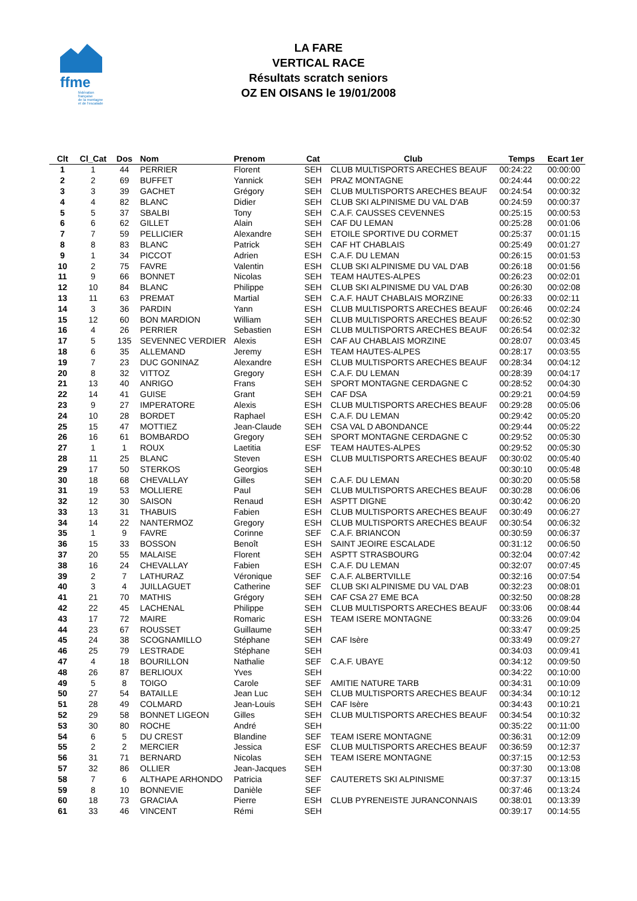ffme
fédération
française
de la montagne
et de l'escalade
LA FARE
VERTICAL RACE
Résultats scratch seniors
OZ EN OISANS le 19/01/2008
| Clt | Cl_Cat | Dos | Nom | Prenom | Cat | Club | Temps | Ecart 1er |
| --- | --- | --- | --- | --- | --- | --- | --- | --- |
| 1 | 1 | 44 | PERRIER | Florent | SEH | CLUB MULTISPORTS ARECHES BEAUF | 00:24:22 | 00:00:00 |
| 2 | 2 | 69 | BUFFET | Yannick | SEH | PRAZ MONTAGNE | 00:24:44 | 00:00:22 |
| 3 | 3 | 39 | GACHET | Grégory | SEH | CLUB MULTISPORTS ARECHES BEAUF | 00:24:54 | 00:00:32 |
| 4 | 4 | 82 | BLANC | Didier | SEH | CLUB SKI ALPINISME DU VAL D'AB | 00:24:59 | 00:00:37 |
| 5 | 5 | 37 | SBALBI | Tony | SEH | C.A.F. CAUSSES CEVENNES | 00:25:15 | 00:00:53 |
| 6 | 6 | 62 | GILLET | Alain | SEH | CAF DU LEMAN | 00:25:28 | 00:01:06 |
| 7 | 7 | 59 | PELLICIER | Alexandre | SEH | ETOILE SPORTIVE DU CORMET | 00:25:37 | 00:01:15 |
| 8 | 8 | 83 | BLANC | Patrick | SEH | CAF HT CHABLAIS | 00:25:49 | 00:01:27 |
| 9 | 1 | 34 | PICCOT | Adrien | ESH | C.A.F. DU LEMAN | 00:26:15 | 00:01:53 |
| 10 | 2 | 75 | FAVRE | Valentin | ESH | CLUB SKI ALPINISME DU VAL D'AB | 00:26:18 | 00:01:56 |
| 11 | 9 | 66 | BONNET | Nicolas | SEH | TEAM HAUTES-ALPES | 00:26:23 | 00:02:01 |
| 12 | 10 | 84 | BLANC | Philippe | SEH | CLUB SKI ALPINISME DU VAL D'AB | 00:26:30 | 00:02:08 |
| 13 | 11 | 63 | PREMAT | Martial | SEH | C.A.F. HAUT CHABLAIS MORZINE | 00:26:33 | 00:02:11 |
| 14 | 3 | 36 | PARDIN | Yann | ESH | CLUB MULTISPORTS ARECHES BEAUF | 00:26:46 | 00:02:24 |
| 15 | 12 | 60 | BON MARDION | William | SEH | CLUB MULTISPORTS ARECHES BEAUF | 00:26:52 | 00:02:30 |
| 16 | 4 | 26 | PERRIER | Sebastien | ESH | CLUB MULTISPORTS ARECHES BEAUF | 00:26:54 | 00:02:32 |
| 17 | 5 | 135 | SEVENNEC VERDIER | Alexis | ESH | CAF AU CHABLAIS MORZINE | 00:28:07 | 00:03:45 |
| 18 | 6 | 35 | ALLEMAND | Jeremy | ESH | TEAM HAUTES-ALPES | 00:28:17 | 00:03:55 |
| 19 | 7 | 23 | DUC GONINAZ | Alexandre | ESH | CLUB MULTISPORTS ARECHES BEAUF | 00:28:34 | 00:04:12 |
| 20 | 8 | 32 | VITTOZ | Gregory | ESH | C.A.F. DU LEMAN | 00:28:39 | 00:04:17 |
| 21 | 13 | 40 | ANRIGO | Frans | SEH | SPORT MONTAGNE CERDAGNE C | 00:28:52 | 00:04:30 |
| 22 | 14 | 41 | GUISE | Grant | SEH | CAF DSA | 00:29:21 | 00:04:59 |
| 23 | 9 | 27 | IMPERATORE | Alexis | ESH | CLUB MULTISPORTS ARECHES BEAUF | 00:29:28 | 00:05:06 |
| 24 | 10 | 28 | BORDET | Raphael | ESH | C.A.F. DU LEMAN | 00:29:42 | 00:05:20 |
| 25 | 15 | 47 | MOTTIEZ | Jean-Claude | SEH | CSA VAL D ABONDANCE | 00:29:44 | 00:05:22 |
| 26 | 16 | 61 | BOMBARDO | Gregory | SEH | SPORT MONTAGNE CERDAGNE C | 00:29:52 | 00:05:30 |
| 27 | 1 | 1 | ROUX | Laetitia | ESF | TEAM HAUTES-ALPES | 00:29:52 | 00:05:30 |
| 28 | 11 | 25 | BLANC | Steven | ESH | CLUB MULTISPORTS ARECHES BEAUF | 00:30:02 | 00:05:40 |
| 29 | 17 | 50 | STERKOS | Georgios | SEH | | 00:30:10 | 00:05:48 |
| 30 | 18 | 68 | CHEVALLAY | Gilles | SEH | C.A.F. DU LEMAN | 00:30:20 | 00:05:58 |
| 31 | 19 | 53 | MOLLIERE | Paul | SEH | CLUB MULTISPORTS ARECHES BEAUF | 00:30:28 | 00:06:06 |
| 32 | 12 | 30 | SAISON | Renaud | ESH | ASPTT DIGNE | 00:30:42 | 00:06:20 |
| 33 | 13 | 31 | THABUIS | Fabien | ESH | CLUB MULTISPORTS ARECHES BEAUF | 00:30:49 | 00:06:27 |
| 34 | 14 | 22 | NANTERMOZ | Gregory | ESH | CLUB MULTISPORTS ARECHES BEAUF | 00:30:54 | 00:06:32 |
| 35 | 1 | 9 | FAVRE | Corinne | SEF | C.A.F. BRIANCON | 00:30:59 | 00:06:37 |
| 36 | 15 | 33 | BOSSON | Benoît | ESH | SAINT JEOIRE ESCALADE | 00:31:12 | 00:06:50 |
| 37 | 20 | 55 | MALAISE | Florent | SEH | ASPTT STRASBOURG | 00:32:04 | 00:07:42 |
| 38 | 16 | 24 | CHEVALLAY | Fabien | ESH | C.A.F. DU LEMAN | 00:32:07 | 00:07:45 |
| 39 | 2 | 7 | LATHURAZ | Véronique | SEF | C.A.F. ALBERTVILLE | 00:32:16 | 00:07:54 |
| 40 | 3 | 4 | JUILLAGUET | Catherine | SEF | CLUB SKI ALPINISME DU VAL D'AB | 00:32:23 | 00:08:01 |
| 41 | 21 | 70 | MATHIS | Grégory | SEH | CAF CSA 27 EME BCA | 00:32:50 | 00:08:28 |
| 42 | 22 | 45 | LACHENAL | Philippe | SEH | CLUB MULTISPORTS ARECHES BEAUF | 00:33:06 | 00:08:44 |
| 43 | 17 | 72 | MAIRE | Romaric | ESH | TEAM ISERE MONTAGNE | 00:33:26 | 00:09:04 |
| 44 | 23 | 67 | ROUSSET | Guillaume | SEH | | 00:33:47 | 00:09:25 |
| 45 | 24 | 38 | SCOGNAMILLO | Stéphane | SEH | CAF Isère | 00:33:49 | 00:09:27 |
| 46 | 25 | 79 | LESTRADE | Stéphane | SEH | | 00:34:03 | 00:09:41 |
| 47 | 4 | 18 | BOURILLON | Nathalie | SEF | C.A.F. UBAYE | 00:34:12 | 00:09:50 |
| 48 | 26 | 87 | BERLIOUX | Yves | SEH | | 00:34:22 | 00:10:00 |
| 49 | 5 | 8 | TOIGO | Carole | SEF | AMITIE NATURE TARB | 00:34:31 | 00:10:09 |
| 50 | 27 | 54 | BATAILLE | Jean Luc | SEH | CLUB MULTISPORTS ARECHES BEAUF | 00:34:34 | 00:10:12 |
| 51 | 28 | 49 | COLMARD | Jean-Louis | SEH | CAF Isère | 00:34:43 | 00:10:21 |
| 52 | 29 | 58 | BONNET LIGEON | Gilles | SEH | CLUB MULTISPORTS ARECHES BEAUF | 00:34:54 | 00:10:32 |
| 53 | 30 | 80 | ROCHE | André | SEH | | 00:35:22 | 00:11:00 |
| 54 | 6 | 5 | DU CREST | Blandine | SEF | TEAM ISERE MONTAGNE | 00:36:31 | 00:12:09 |
| 55 | 2 | 2 | MERCIER | Jessica | ESF | CLUB MULTISPORTS ARECHES BEAUF | 00:36:59 | 00:12:37 |
| 56 | 31 | 71 | BERNARD | Nicolas | SEH | TEAM ISERE MONTAGNE | 00:37:15 | 00:12:53 |
| 57 | 32 | 86 | OLLIER | Jean-Jacques | SEH | | 00:37:30 | 00:13:08 |
| 58 | 7 | 6 | ALTHAPE ARHONDO | Patricia | SEF | CAUTERETS SKI ALPINISME | 00:37:37 | 00:13:15 |
| 59 | 8 | 10 | BONNEVIE | Danièle | SEF | | 00:37:46 | 00:13:24 |
| 60 | 18 | 73 | GRACIAA | Pierre | ESH | CLUB PYRENEISTE JURANCONNAIS | 00:38:01 | 00:13:39 |
| 61 | 33 | 46 | VINCENT | Rémi | SEH | | 00:39:17 | 00:14:55 |